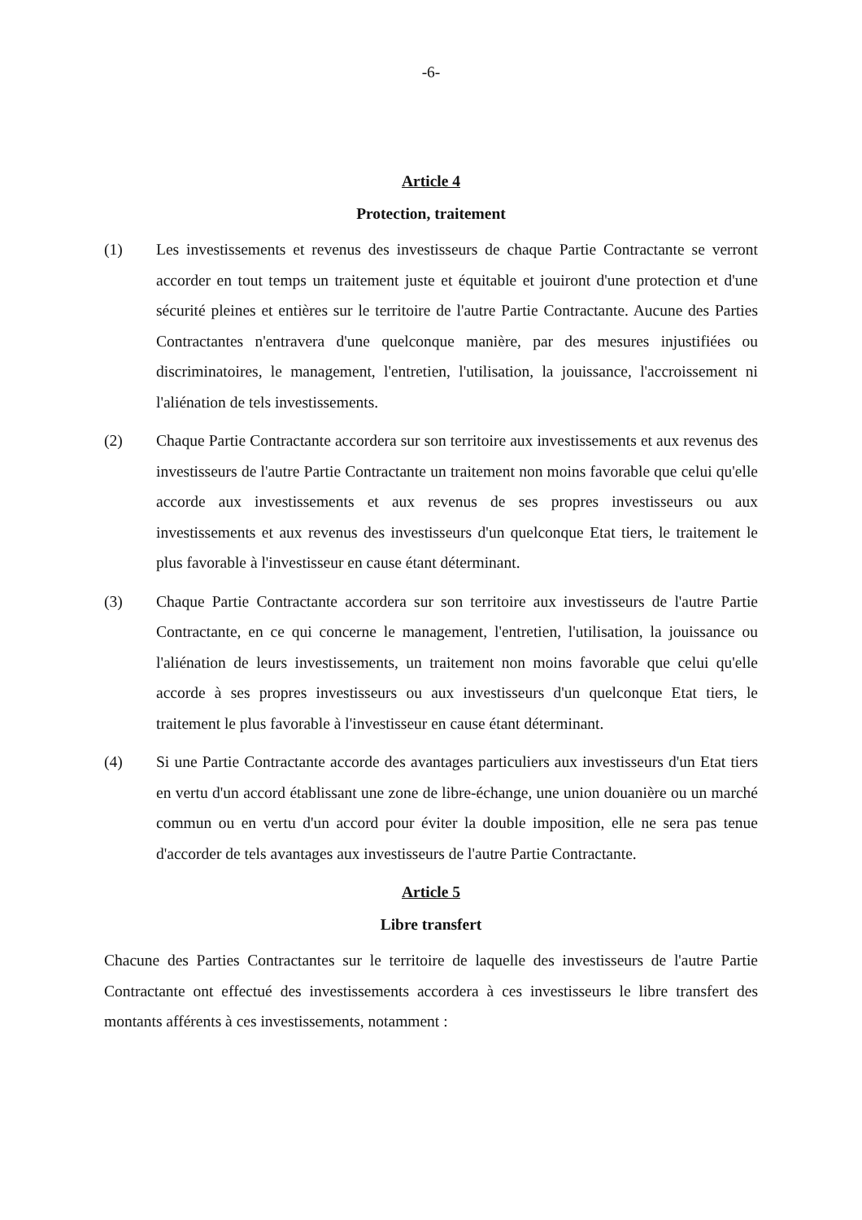-6-
Article 4
Protection, traitement
(1) Les investissements et revenus des investisseurs de chaque Partie Contractante se verront accorder en tout temps un traitement juste et équitable et jouiront d'une protection et d'une sécurité pleines et entières sur le territoire de l'autre Partie Contractante. Aucune des Parties Contractantes n'entravera d'une quelconque manière, par des mesures injustifiées ou discriminatoires, le management, l'entretien, l'utilisation, la jouissance, l'accroissement ni l'aliénation de tels investissements.
(2) Chaque Partie Contractante accordera sur son territoire aux investissements et aux revenus des investisseurs de l'autre Partie Contractante un traitement non moins favorable que celui qu'elle accorde aux investissements et aux revenus de ses propres investisseurs ou aux investissements et aux revenus des investisseurs d'un quelconque Etat tiers, le traitement le plus favorable à l'investisseur en cause étant déterminant.
(3) Chaque Partie Contractante accordera sur son territoire aux investisseurs de l'autre Partie Contractante, en ce qui concerne le management, l'entretien, l'utilisation, la jouissance ou l'aliénation de leurs investissements, un traitement non moins favorable que celui qu'elle accorde à ses propres investisseurs ou aux investisseurs d'un quelconque Etat tiers, le traitement le plus favorable à l'investisseur en cause étant déterminant.
(4) Si une Partie Contractante accorde des avantages particuliers aux investisseurs d'un Etat tiers en vertu d'un accord établissant une zone de libre-échange, une union douanière ou un marché commun ou en vertu d'un accord pour éviter la double imposition, elle ne sera pas tenue d'accorder de tels avantages aux investisseurs de l'autre Partie Contractante.
Article 5
Libre transfert
Chacune des Parties Contractantes sur le territoire de laquelle des investisseurs de l'autre Partie Contractante ont effectué des investissements accordera à ces investisseurs le libre transfert des montants afférents à ces investissements, notamment :